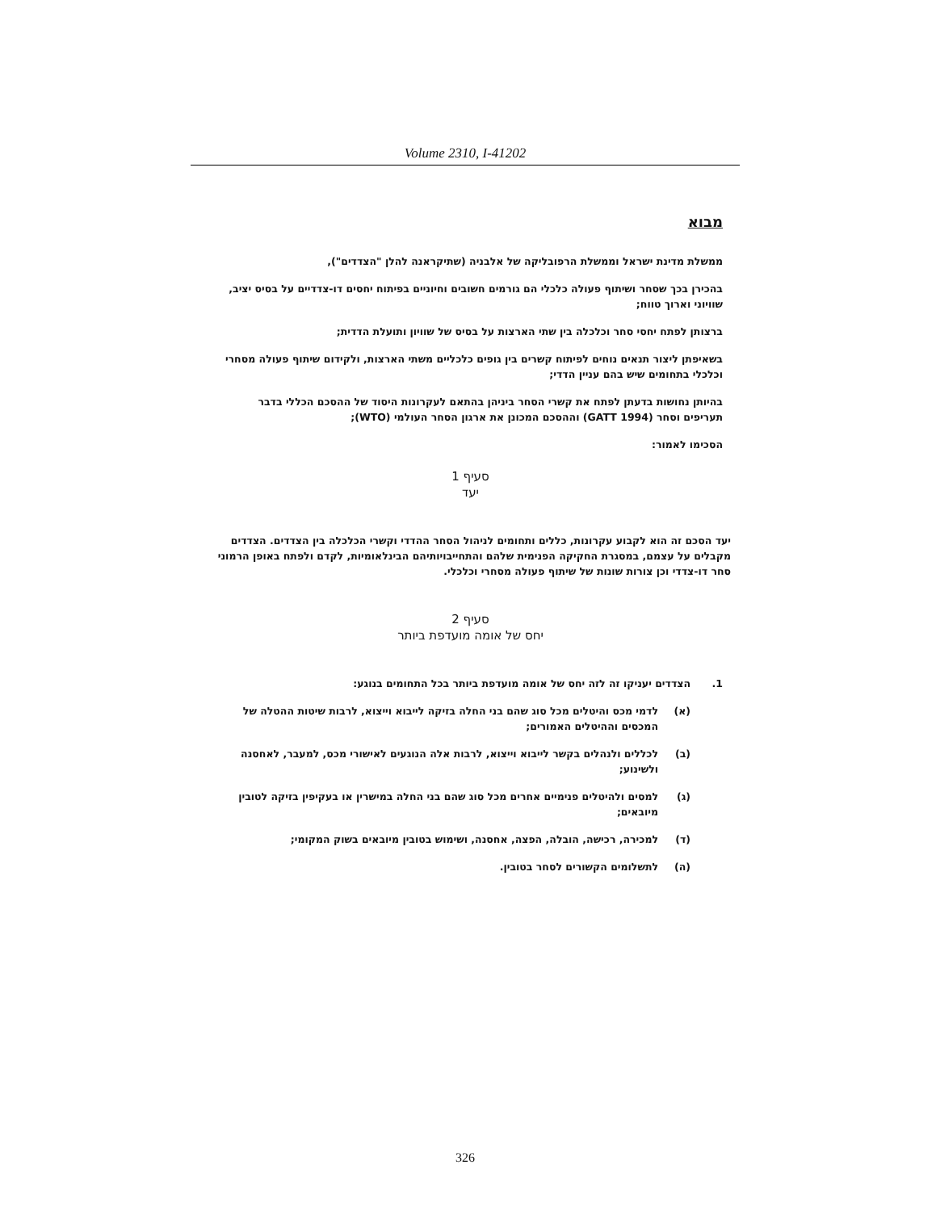Volume 2310, I-41202
מבוא
ממשלת מדינת ישראל וממשלת הרפובליקה של אלבניה (שתיקראנה להלן "הצדדים"),
בהכירן בכך שסחר ושיתוף פעולה כלכלי הם גורמים חשובים וחיוניים בפיתוח יחסים דו-צדדיים על בסיס יציב, שוויוני וארוך טווח;
ברצותן לפתח יחסי סחר וכלכלה בין שתי הארצות על בסיס של שוויון ותועלת הדדית;
בשאיפתן ליצור תנאים נוחים לפיתוח קשרים בין גופים כלכליים משתי הארצות, ולקידום שיתוף פעולה מסחרי וכלכלי בתחומים שיש בהם עניין הדדי;
בהיותן נחושות בדעתן לפתח את קשרי הסחר ביניהן בהתאם לעקרונות היסוד של ההסכם הכללי בדבר תעריפים וסחר (GATT 1994) וההסכם המכונן את ארגון הסחר העולמי (WTO);
הסכימו לאמור:
סעיף 1
יעד
יעד הסכם זה הוא לקבוע עקרונות, כללים ותחומים לניהול הסחר ההדדי וקשרי הכלכלה בין הצדדים. הצדדים מקבלים על עצמם, במסגרת החקיקה הפנימית שלהם והתחייבויותיהם הבינלאומיות, לקדם ולפתח באופן הרמוני סחר דו-צדדי וכן צורות שונות של שיתוף פעולה מסחרי וכלכלי.
סעיף 2
יחס של אומה מועדפת ביותר
1. הצדדים יעניקו זה לזה יחס של אומה מועדפת ביותר בכל התחומים בנוגע:
(א) לדמי מכס והיטלים מכל סוג שהם בני החלה בזיקה לייבוא וייצוא, לרבות שיטות ההטלה של המכסים וההיטלים האמורים;
(ב) לכללים ולנהלים בקשר לייבוא וייצוא, לרבות אלה הנוגעים לאישורי מכס, למעבר, לאחסנה ולשינוע;
(ג) למסים ולהיטלים פנימיים אחרים מכל סוג שהם בני החלה במישרין או בעקיפין בזיקה לטובין מיובאים;
(ד) למכירה, רכישה, הובלה, הפצה, אחסנה, ושימוש בטובין מיובאים בשוק המקומי;
(ה) לתשלומים הקשורים לסחר בטובין.
326